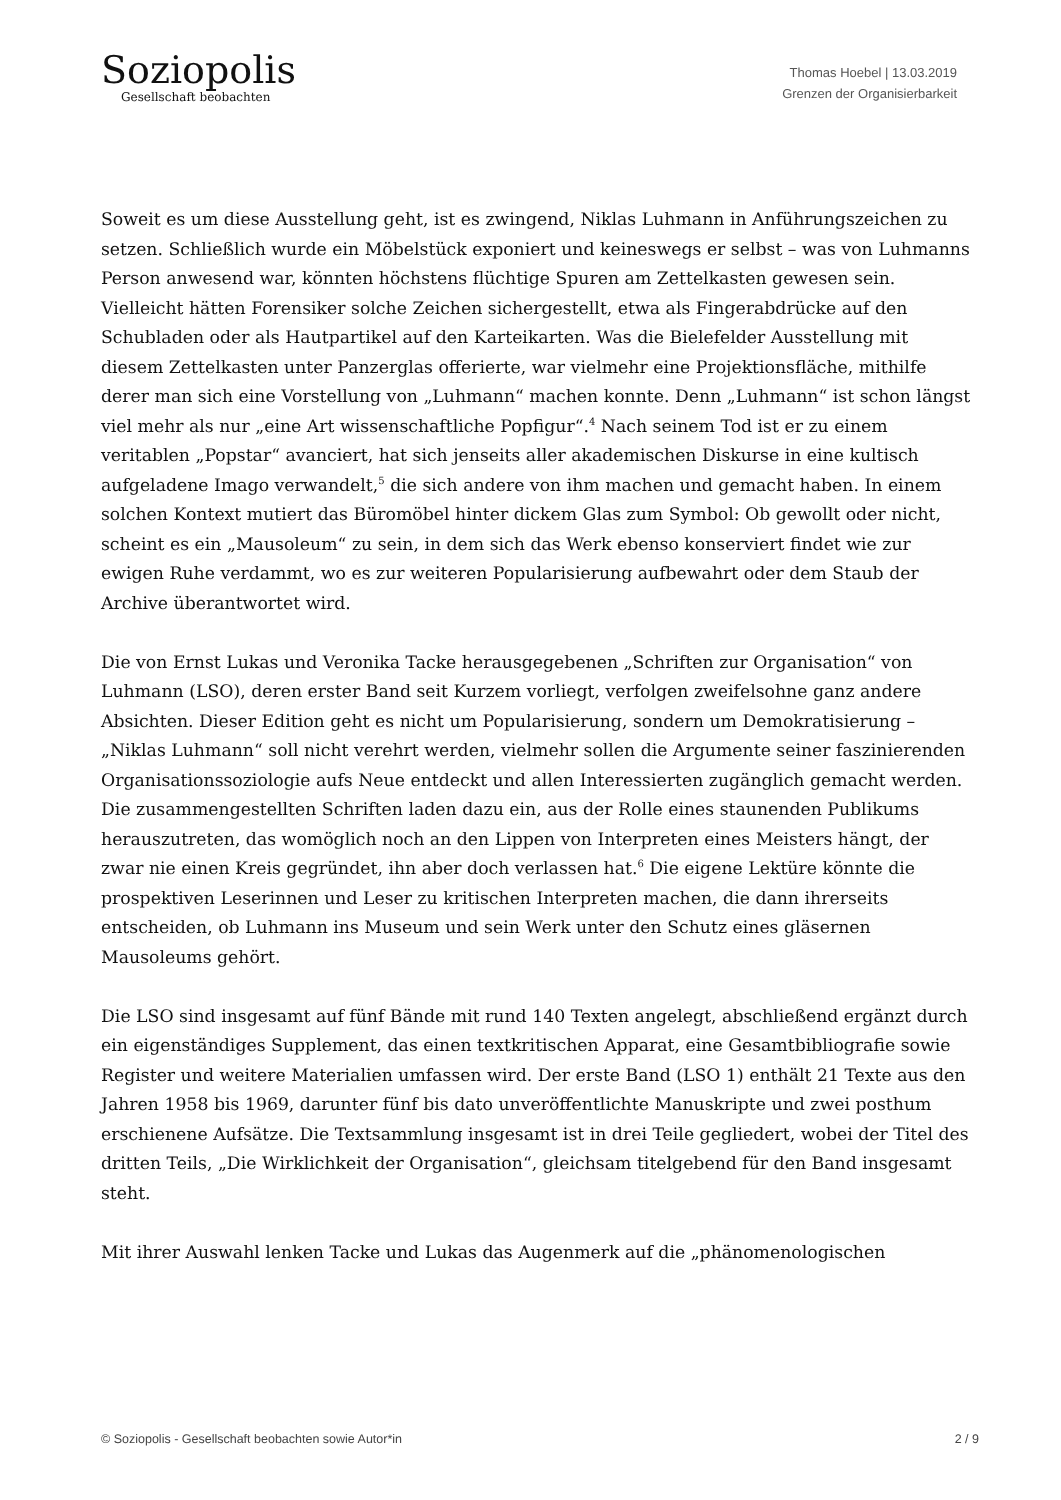Soziopolis
Gesellschaft beobachten
Thomas Hoebel | 13.03.2019
Grenzen der Organisierbarkeit
Soweit es um diese Ausstellung geht, ist es zwingend, Niklas Luhmann in Anführungszeichen zu setzen. Schließlich wurde ein Möbelstück exponiert und keineswegs er selbst – was von Luhmanns Person anwesend war, könnten höchstens flüchtige Spuren am Zettelkasten gewesen sein. Vielleicht hätten Forensiker solche Zeichen sichergestellt, etwa als Fingerabdrücke auf den Schubladen oder als Hautpartikel auf den Karteikarten. Was die Bielefelder Ausstellung mit diesem Zettelkasten unter Panzerglas offerierte, war vielmehr eine Projektionsfläche, mithilfe derer man sich eine Vorstellung von „Luhmann“ machen konnte. Denn „Luhmann“ ist schon längst viel mehr als nur „eine Art wissenschaftliche Popfigur“.<sup>4</sup> Nach seinem Tod ist er zu einem veritablen „Popstar“ avanciert, hat sich jenseits aller akademischen Diskurse in eine kultisch aufgeladene Imago verwandelt,<sup>5</sup> die sich andere von ihm machen und gemacht haben. In einem solchen Kontext mutiert das Büromöbel hinter dickem Glas zum Symbol: Ob gewollt oder nicht, scheint es ein „Mausoleum“ zu sein, in dem sich das Werk ebenso konserviert findet wie zur ewigen Ruhe verdammt, wo es zur weiteren Popularisierung aufbewahrt oder dem Staub der Archive überantwortet wird.
Die von Ernst Lukas und Veronika Tacke herausgegebenen „Schriften zur Organisation“ von Luhmann (LSO), deren erster Band seit Kurzem vorliegt, verfolgen zweifelsohne ganz andere Absichten. Dieser Edition geht es nicht um Popularisierung, sondern um Demokratisierung – „Niklas Luhmann“ soll nicht verehrt werden, vielmehr sollen die Argumente seiner faszinierenden Organisationssoziologie aufs Neue entdeckt und allen Interessierten zugänglich gemacht werden. Die zusammengestellten Schriften laden dazu ein, aus der Rolle eines staunenden Publikums herauszutreten, das womöglich noch an den Lippen von Interpreten eines Meisters hängt, der zwar nie einen Kreis gegründet, ihn aber doch verlassen hat.<sup>6</sup> Die eigene Lektüre könnte die prospektiven Leserinnen und Leser zu kritischen Interpreten machen, die dann ihrerseits entscheiden, ob Luhmann ins Museum und sein Werk unter den Schutz eines gläsernen Mausoleums gehört.
Die LSO sind insgesamt auf fünf Bände mit rund 140 Texten angelegt, abschließend ergänzt durch ein eigenständiges Supplement, das einen textkritischen Apparat, eine Gesamtbibliografie sowie Register und weitere Materialien umfassen wird. Der erste Band (LSO 1) enthält 21 Texte aus den Jahren 1958 bis 1969, darunter fünf bis dato unveröffentlichte Manuskripte und zwei posthum erschienene Aufsätze. Die Textsammlung insgesamt ist in drei Teile gegliedert, wobei der Titel des dritten Teils, „Die Wirklichkeit der Organisation“, gleichsam titelgebend für den Band insgesamt steht.
Mit ihrer Auswahl lenken Tacke und Lukas das Augenmerk auf die „phänomenologischen
© Soziopolis - Gesellschaft beobachten sowie Autor*in 2 / 9